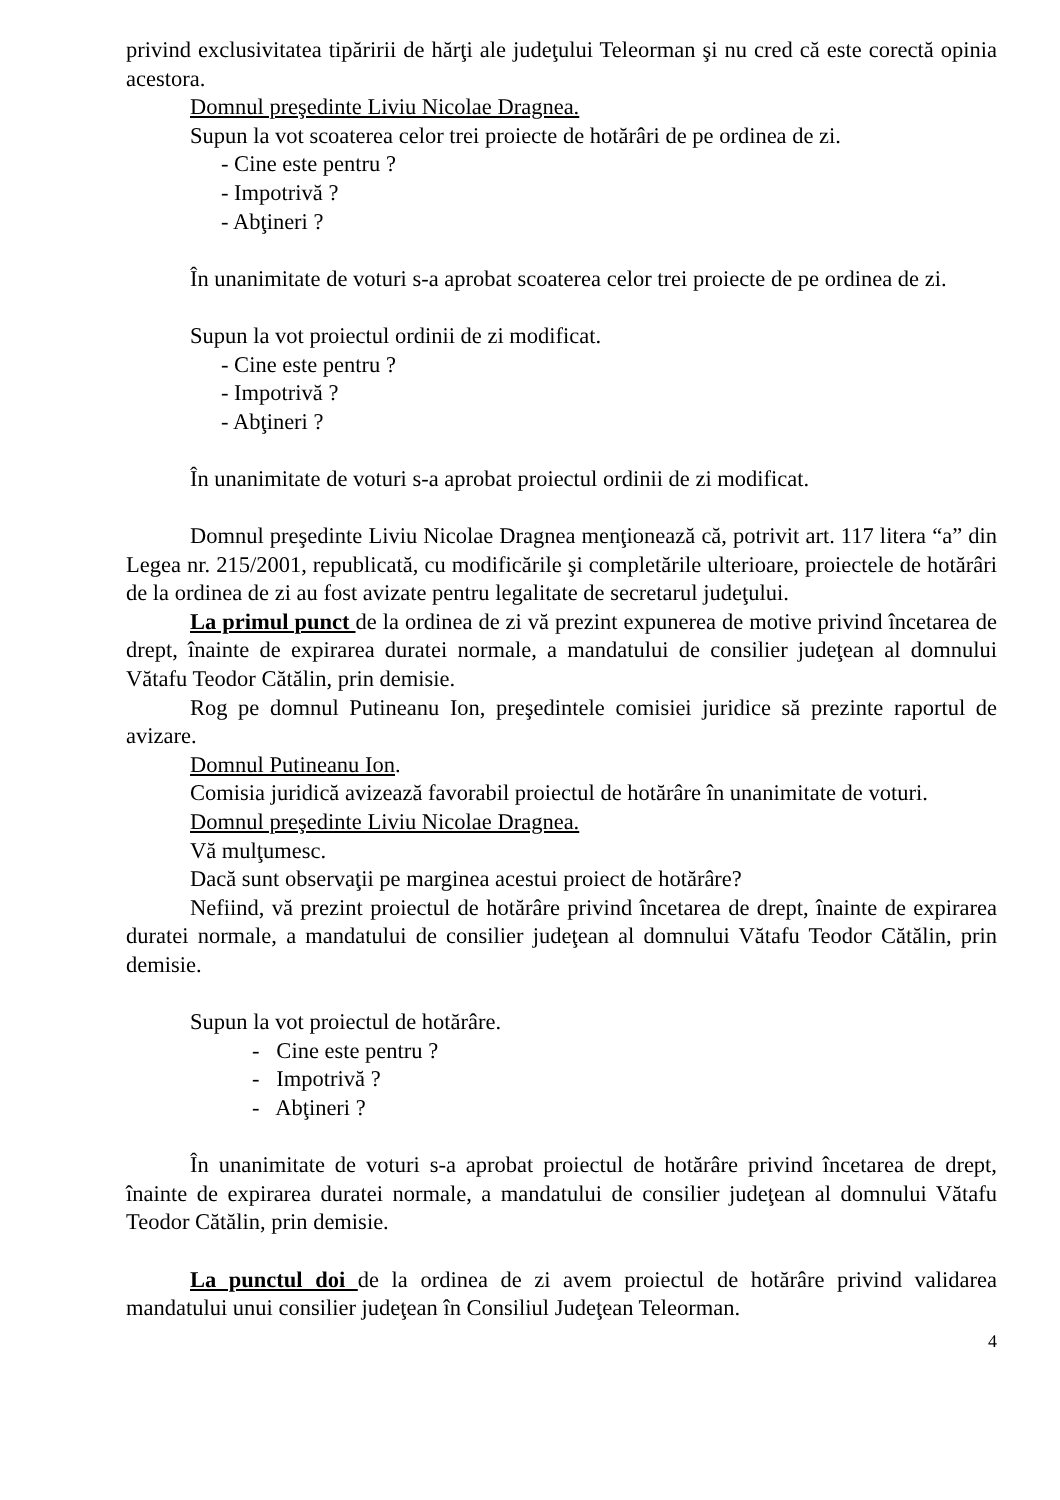privind exclusivitatea tipăririi de hărţi ale judeţului Teleorman şi nu cred că este corectă opinia acestora.
Domnul preşedinte Liviu Nicolae Dragnea.
Supun la vot scoaterea celor trei proiecte de hotărâri de pe ordinea de zi.
- Cine este pentru ?
- Impotrivă ?
- Abţineri ?
În unanimitate de voturi s-a aprobat scoaterea celor trei proiecte de pe ordinea de zi.
Supun la vot proiectul ordinii de zi modificat.
- Cine este pentru ?
- Impotrivă ?
- Abţineri ?
În unanimitate de voturi s-a aprobat proiectul ordinii de zi modificat.
Domnul preşedinte Liviu Nicolae Dragnea menţionează că, potrivit art. 117 litera “a” din Legea nr. 215/2001, republicată, cu modificările şi completările ulterioare, proiectele de hotărâri de la ordinea de zi au fost avizate pentru legalitate de secretarul judeţului.
La primul punct de la ordinea de zi vă prezint expunerea de motive privind încetarea de drept, înainte de expirarea duratei normale, a mandatului de consilier judeţean al domnului Vătafu Teodor Cătălin, prin demisie.
Rog pe domnul Putineanu Ion, preşedintele comisiei juridice să prezinte raportul de avizare.
Domnul Putineanu Ion.
Comisia juridică avizează favorabil proiectul de hotărâre în unanimitate de voturi.
Domnul preşedinte Liviu Nicolae Dragnea.
Vă mulţumesc.
Dacă sunt observaţii pe marginea acestui proiect de hotărâre?
Nefiind, vă prezint proiectul de hotărâre privind încetarea de drept, înainte de expirarea duratei normale, a mandatului de consilier judeţean al domnului Vătafu Teodor Cătălin, prin demisie.
Supun la vot proiectul de hotărâre.
- Cine este pentru ?
- Impotrivă ?
- Abţineri ?
În unanimitate de voturi s-a aprobat proiectul de hotărâre privind încetarea de drept, înainte de expirarea duratei normale, a mandatului de consilier judeţean al domnului Vătafu Teodor Cătălin, prin demisie.
La punctul doi de la ordinea de zi avem proiectul de hotărâre privind validarea mandatului unui consilier judeţean în Consiliul Judeţean Teleorman.
4